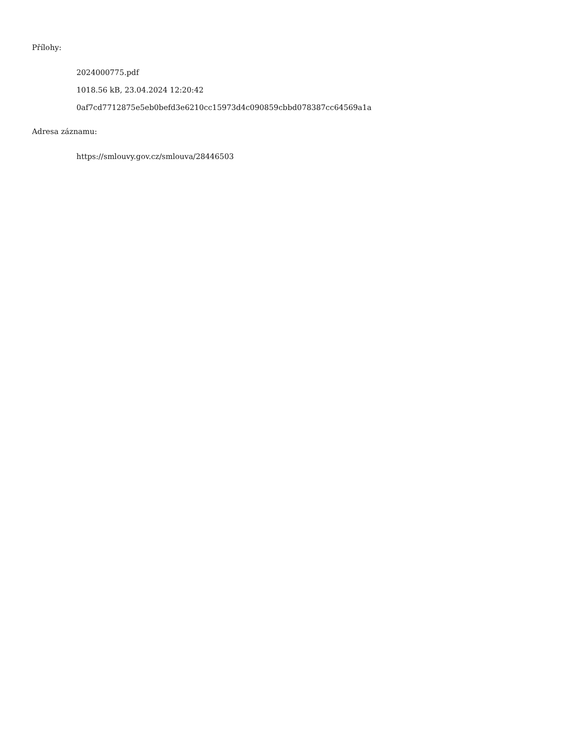Přílohy:
2024000775.pdf
1018.56 kB, 23.04.2024 12:20:42
0af7cd7712875e5eb0befd3e6210cc15973d4c090859cbbd078387cc64569a1a
Adresa záznamu:
https://smlouvy.gov.cz/smlouva/28446503